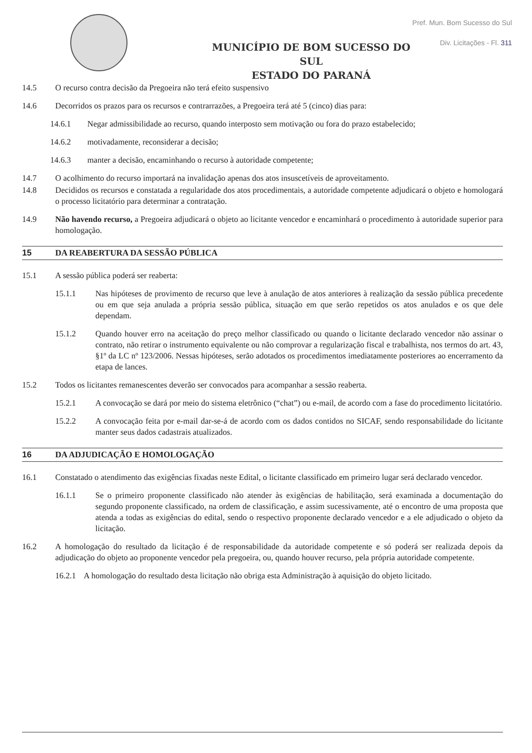Pref. Mun. Bom Sucesso do Sul
Div. Licitações - Fl. 311
MUNICÍPIO DE BOM SUCESSO DO SUL
ESTADO DO PARANÁ
14.5 O recurso contra decisão da Pregoeira não terá efeito suspensivo
14.6 Decorridos os prazos para os recursos e contrarrazões, a Pregoeira terá até 5 (cinco) dias para:
14.6.1 Negar admissibilidade ao recurso, quando interposto sem motivação ou fora do prazo estabelecido;
14.6.2 motivadamente, reconsiderar a decisão;
14.6.3 manter a decisão, encaminhando o recurso à autoridade competente;
14.7 O acolhimento do recurso importará na invalidação apenas dos atos insuscetíveis de aproveitamento.
14.8 Decididos os recursos e constatada a regularidade dos atos procedimentais, a autoridade competente adjudicará o objeto e homologará o processo licitatório para determinar a contratação.
14.9 Não havendo recurso, a Pregoeira adjudicará o objeto ao licitante vencedor e encaminhará o procedimento à autoridade superior para homologação.
15 DA REABERTURA DA SESSÃO PÚBLICA
15.1 A sessão pública poderá ser reaberta:
15.1.1 Nas hipóteses de provimento de recurso que leve à anulação de atos anteriores à realização da sessão pública precedente ou em que seja anulada a própria sessão pública, situação em que serão repetidos os atos anulados e os que dele dependam.
15.1.2 Quando houver erro na aceitação do preço melhor classificado ou quando o licitante declarado vencedor não assinar o contrato, não retirar o instrumento equivalente ou não comprovar a regularização fiscal e trabalhista, nos termos do art. 43, §1º da LC nº 123/2006. Nessas hipóteses, serão adotados os procedimentos imediatamente posteriores ao encerramento da etapa de lances.
15.2 Todos os licitantes remanescentes deverão ser convocados para acompanhar a sessão reaberta.
15.2.1 A convocação se dará por meio do sistema eletrônico (“chat”) ou e-mail, de acordo com a fase do procedimento licitatório.
15.2.2 A convocação feita por e-mail dar-se-á de acordo com os dados contidos no SICAF, sendo responsabilidade do licitante manter seus dados cadastrais atualizados.
16 DA ADJUDICAÇÃO E HOMOLOGAÇÃO
16.1 Constatado o atendimento das exigências fixadas neste Edital, o licitante classificado em primeiro lugar será declarado vencedor.
16.1.1 Se o primeiro proponente classificado não atender às exigências de habilitação, será examinada a documentação do segundo proponente classificado, na ordem de classificação, e assim sucessivamente, até o encontro de uma proposta que atenda a todas as exigências do edital, sendo o respectivo proponente declarado vencedor e a ele adjudicado o objeto da licitação.
16.2 A homologação do resultado da licitação é de responsabilidade da autoridade competente e só poderá ser realizada depois da adjudicação do objeto ao proponente vencedor pela pregoeira, ou, quando houver recurso, pela própria autoridade competente.
16.2.1 A homologação do resultado desta licitação não obriga esta Administração à aquisição do objeto licitado.